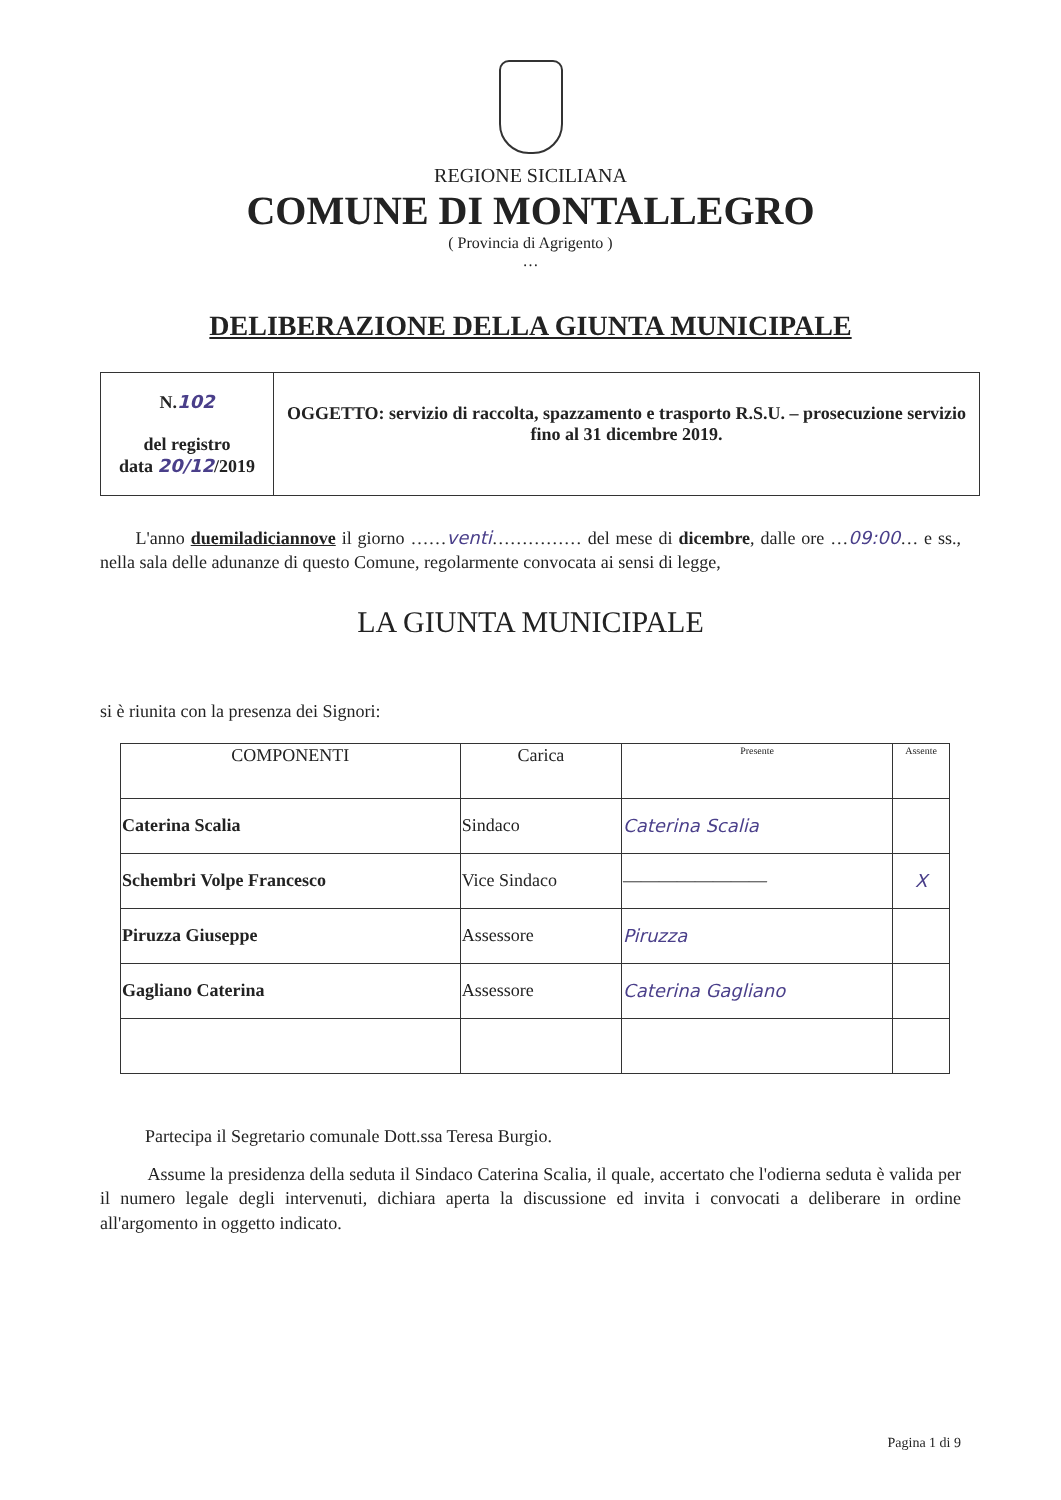REGIONE SICILIANA
COMUNE DI MONTALLEGRO
( Provincia di Agrigento )
…
DELIBERAZIONE DELLA GIUNTA MUNICIPALE
| N. 102 del registro data 20/12 /2019 | OGGETTO: servizio di raccolta, spazzamento e trasporto R.S.U. – prosecuzione servizio fino al 31 dicembre 2019. |
L'anno duemiladiciannove il giorno ……venti…………… del mese di dicembre, dalle ore …09:00… e ss., nella sala delle adunanze di questo Comune, regolarmente convocata ai sensi di legge,
LA GIUNTA MUNICIPALE
si è riunita con la presenza dei Signori:
| COMPONENTI | Carica | Presente | Assente |
| --- | --- | --- | --- |
| Caterina Scalia | Sindaco | Caterina Scalia | |
| Schembri Volpe Francesco | Vice Sindaco | ———————— | X |
| Piruzza Giuseppe | Assessore | Piruzza | |
| Gagliano Caterina | Assessore | Caterina Gagliano | |
Partecipa il Segretario comunale Dott.ssa Teresa Burgio.
Assume la presidenza della seduta il Sindaco Caterina Scalia, il quale, accertato che l'odierna seduta è valida per il numero legale degli intervenuti, dichiara aperta la discussione ed invita i convocati a deliberare in ordine all'argomento in oggetto indicato.
Pagina 1 di 9